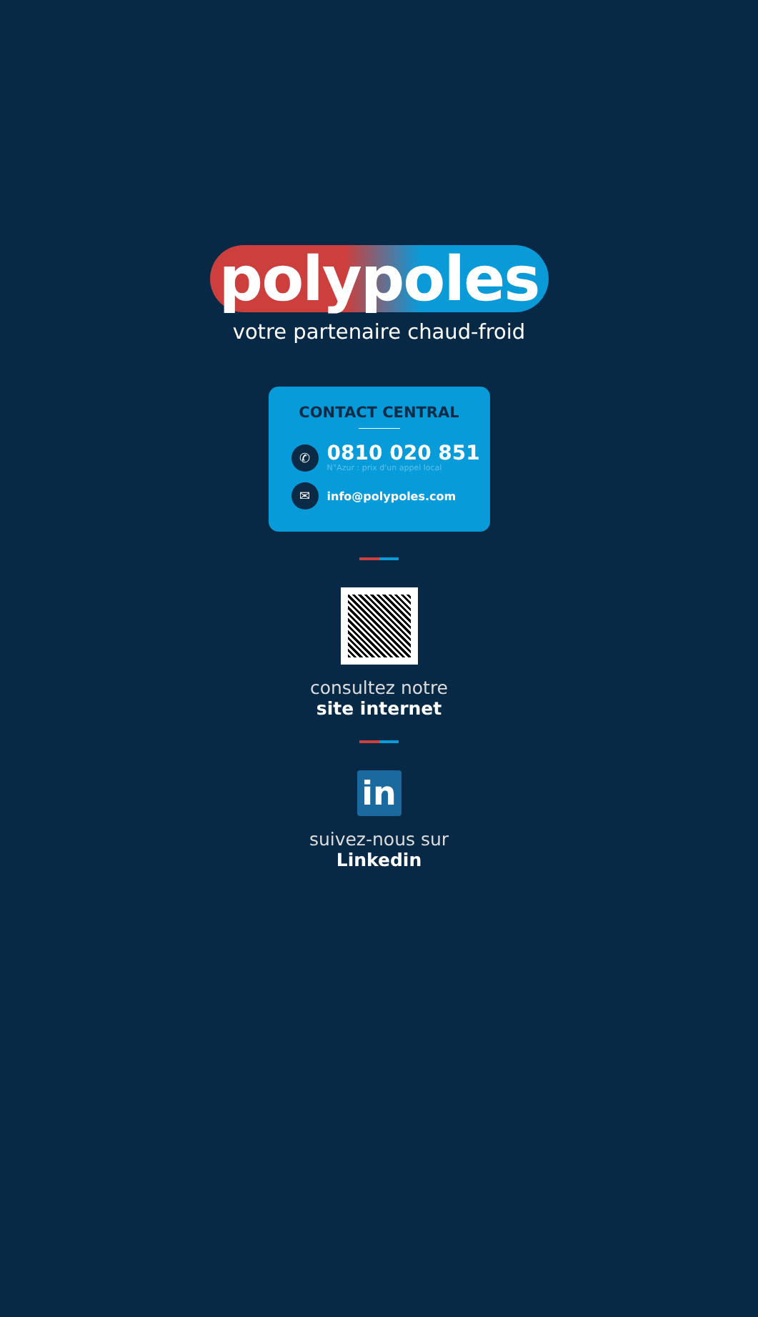polypoles
votre partenaire chaud-froid
CONTACT CENTRAL
✆
0810 020 851
N°Azur : prix d'un appel local
✉
info@polypoles.com
consultez notre
site internet
in
suivez-nous sur
Linkedin